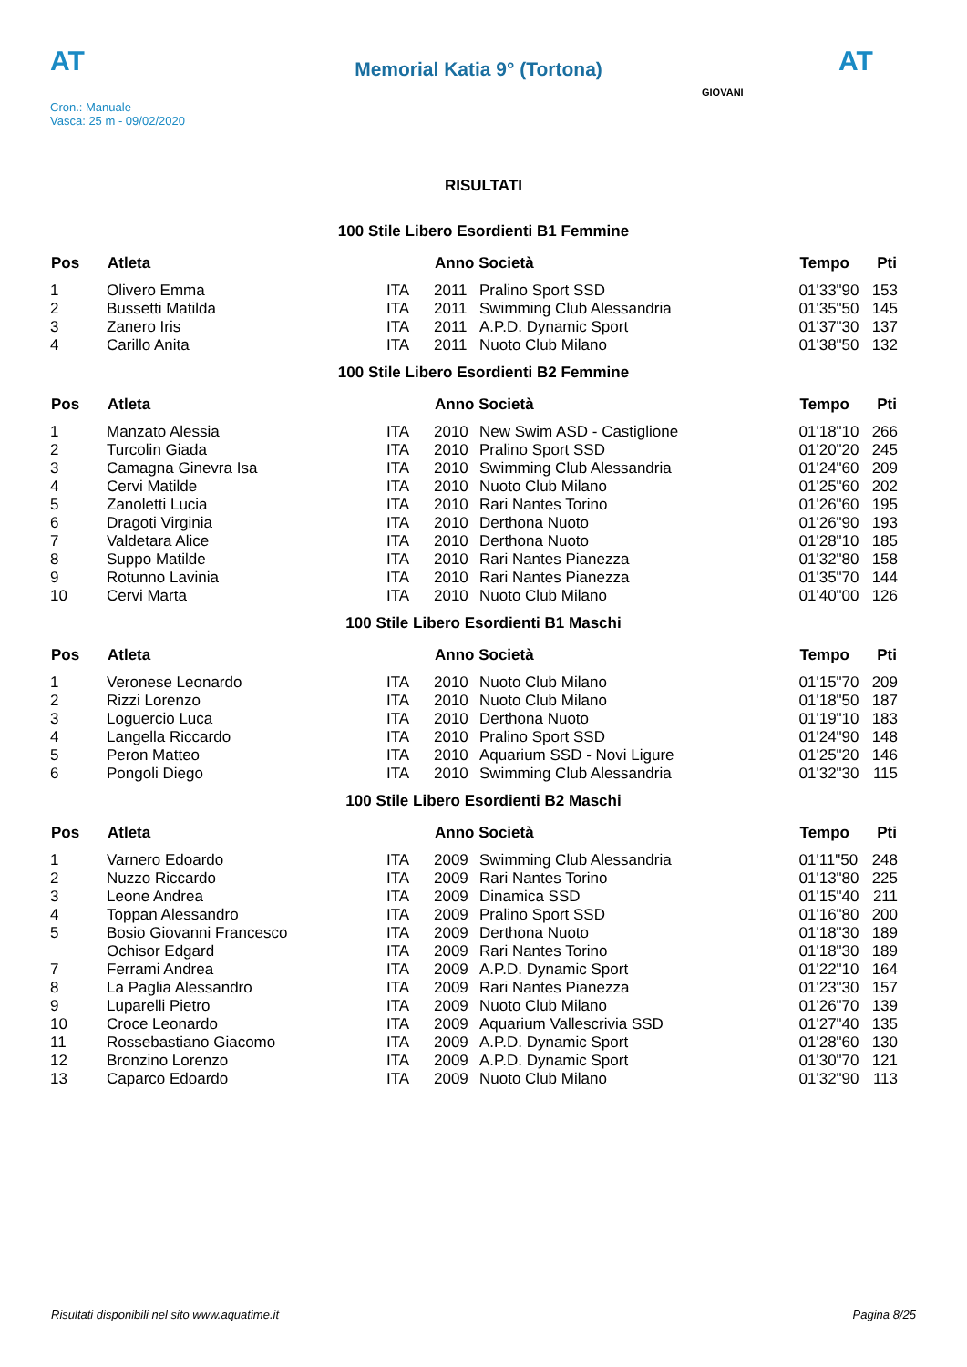AT
Memorial Katia 9° (Tortona)
AT
Cron.: Manuale
Vasca: 25 m - 09/02/2020
GIOVANI
RISULTATI
100 Stile Libero Esordienti B1 Femmine
| Pos | Atleta | | Anno Società | | Tempo | Pti |
| --- | --- | --- | --- | --- | --- | --- |
| 1 | Olivero Emma | ITA | 2011 | Pralino Sport SSD | 01'33"90 | 153 |
| 2 | Bussetti Matilda | ITA | 2011 | Swimming Club Alessandria | 01'35"50 | 145 |
| 3 | Zanero Iris | ITA | 2011 | A.P.D. Dynamic Sport | 01'37"30 | 137 |
| 4 | Carillo Anita | ITA | 2011 | Nuoto Club Milano | 01'38"50 | 132 |
100 Stile Libero Esordienti B2 Femmine
| Pos | Atleta | | Anno Società | | Tempo | Pti |
| --- | --- | --- | --- | --- | --- | --- |
| 1 | Manzato Alessia | ITA | 2010 | New Swim ASD - Castiglione | 01'18"10 | 266 |
| 2 | Turcolin Giada | ITA | 2010 | Pralino Sport SSD | 01'20"20 | 245 |
| 3 | Camagna Ginevra Isa | ITA | 2010 | Swimming Club Alessandria | 01'24"60 | 209 |
| 4 | Cervi Matilde | ITA | 2010 | Nuoto Club Milano | 01'25"60 | 202 |
| 5 | Zanoletti Lucia | ITA | 2010 | Rari Nantes Torino | 01'26"60 | 195 |
| 6 | Dragoti Virginia | ITA | 2010 | Derthona Nuoto | 01'26"90 | 193 |
| 7 | Valdetara Alice | ITA | 2010 | Derthona Nuoto | 01'28"10 | 185 |
| 8 | Suppo Matilde | ITA | 2010 | Rari Nantes Pianezza | 01'32"80 | 158 |
| 9 | Rotunno Lavinia | ITA | 2010 | Rari Nantes Pianezza | 01'35"70 | 144 |
| 10 | Cervi Marta | ITA | 2010 | Nuoto Club Milano | 01'40"00 | 126 |
100 Stile Libero Esordienti B1 Maschi
| Pos | Atleta | | Anno Società | | Tempo | Pti |
| --- | --- | --- | --- | --- | --- | --- |
| 1 | Veronese Leonardo | ITA | 2010 | Nuoto Club Milano | 01'15"70 | 209 |
| 2 | Rizzi Lorenzo | ITA | 2010 | Nuoto Club Milano | 01'18"50 | 187 |
| 3 | Loguercio Luca | ITA | 2010 | Derthona Nuoto | 01'19"10 | 183 |
| 4 | Langella Riccardo | ITA | 2010 | Pralino Sport SSD | 01'24"90 | 148 |
| 5 | Peron Matteo | ITA | 2010 | Aquarium SSD - Novi Ligure | 01'25"20 | 146 |
| 6 | Pongoli Diego | ITA | 2010 | Swimming Club Alessandria | 01'32"30 | 115 |
100 Stile Libero Esordienti B2 Maschi
| Pos | Atleta | | Anno Società | | Tempo | Pti |
| --- | --- | --- | --- | --- | --- | --- |
| 1 | Varnero Edoardo | ITA | 2009 | Swimming Club Alessandria | 01'11"50 | 248 |
| 2 | Nuzzo Riccardo | ITA | 2009 | Rari Nantes Torino | 01'13"80 | 225 |
| 3 | Leone Andrea | ITA | 2009 | Dinamica SSD | 01'15"40 | 211 |
| 4 | Toppan Alessandro | ITA | 2009 | Pralino Sport SSD | 01'16"80 | 200 |
| 5 | Bosio Giovanni Francesco | ITA | 2009 | Derthona Nuoto | 01'18"30 | 189 |
| | Ochisor Edgard | ITA | 2009 | Rari Nantes Torino | 01'18"30 | 189 |
| 7 | Ferrami Andrea | ITA | 2009 | A.P.D. Dynamic Sport | 01'22"10 | 164 |
| 8 | La Paglia Alessandro | ITA | 2009 | Rari Nantes Pianezza | 01'23"30 | 157 |
| 9 | Luparelli Pietro | ITA | 2009 | Nuoto Club Milano | 01'26"70 | 139 |
| 10 | Croce Leonardo | ITA | 2009 | Aquarium Vallescrivia SSD | 01'27"40 | 135 |
| 11 | Rossebastiano Giacomo | ITA | 2009 | A.P.D. Dynamic Sport | 01'28"60 | 130 |
| 12 | Bronzino Lorenzo | ITA | 2009 | A.P.D. Dynamic Sport | 01'30"70 | 121 |
| 13 | Caparco Edoardo | ITA | 2009 | Nuoto Club Milano | 01'32"90 | 113 |
Risultati disponibili nel sito www.aquatime.it Pagina 8/25